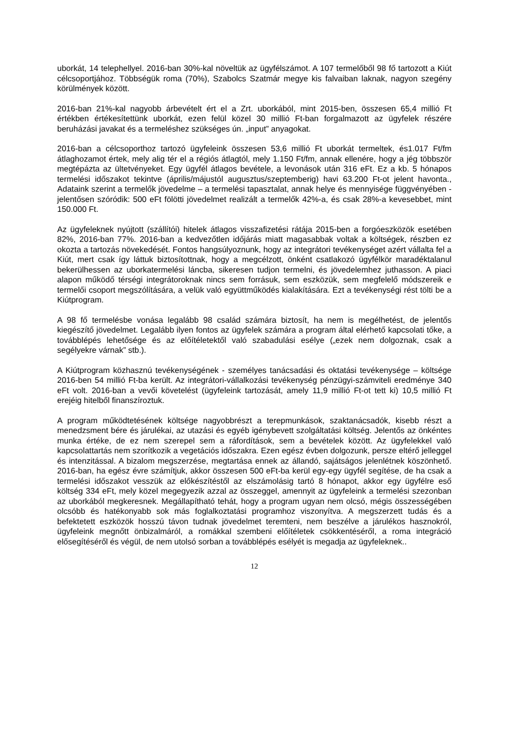uborkát, 14 telephellyel. 2016-ban 30%-kal növeltük az ügyfélszámot. A 107 termelőből 98 fő tartozott a Kiút célcsoportjához. Többségük roma (70%), Szabolcs Szatmár megye kis falvaiban laknak, nagyon szegény körülmények között.
2016-ban 21%-kal nagyobb árbevételt ért el a Zrt. uborkából, mint 2015-ben, összesen 65,4 millió Ft értékben értékesítettünk uborkát, ezen felül közel 30 millió Ft-ban forgalmazott az ügyfelek részére beruházási javakat és a termeléshez szükséges ún. „input” anyagokat.
2016-ban a célcsoporthoz tartozó ügyfeleink összesen 53,6 millió Ft uborkát termeltek, és1.017 Ft/fm átlaghozamot értek, mely alig tér el a régiós átlagtól, mely 1.150 Ft/fm, annak ellenére, hogy a jég többször megtépázta az ültetvényeket. Egy ügyfél átlagos bevétele, a levonások után 316 eFt. Ez a kb. 5 hónapos termelési időszakot tekintve (április/májustól augusztus/szeptemberig) havi 63.200 Ft-ot jelent havonta., Adataink szerint a termelők jövedelme – a termelési tapasztalat, annak helye és mennyisége függvényében - jelentősen szóródik: 500 eFt fölötti jövedelmet realizált a termelők 42%-a, és csak 28%-a kevesebbet, mint 150.000 Ft.
Az ügyfeleknek nyújtott (szállítói) hitelek átlagos visszafizetési rátája 2015-ben a forgóeszközök esetében 82%, 2016-ban 77%. 2016-ban a kedvezőtlen időjárás miatt magasabbak voltak a költségek, részben ez okozta a tartozás növekedését. Fontos hangsúlyoznunk, hogy az integrátori tevékenységet azért vállalta fel a Kiút, mert csak így láttuk biztosítottnak, hogy a megcélzott, önként csatlakozó ügyfélkör maradéktalanul bekerülhessen az uborkatermelési láncba, sikeresen tudjon termelni, és jövedelemhez juthasson. A piaci alapon működő térségi integrátoroknak nincs sem forrásuk, sem eszközük, sem megfelelő módszereik e termelői csoport megszólítására, a velük való együttműködés kialakítására. Ezt a tevékenységi rést tölti be a Kiútprogram.
A 98 fő termelésbe vonása legalább 98 család számára biztosít, ha nem is megélhetést, de jelentős kiegészítő jövedelmet. Legalább ilyen fontos az ügyfelek számára a program által elérhető kapcsolati tőke, a továbblépés lehetősége és az előítéletektől való szabadulási esélye („ezek nem dolgoznak, csak a segélyekre várnak” stb.).
A Kiútprogram közhasznú tevékenységének - személyes tanácsadási és oktatási tevékenysége – költsége 2016-ben 54 millió Ft-ba került. Az integrátori-vállalkozási tevékenység pénzügyi-számviteli eredménye 340 eFt volt. 2016-ban a vevői követelést (ügyfeleink tartozását, amely 11,9 millió Ft-ot tett ki) 10,5 millió Ft erejéig hitelből finanszíroztuk.
A program működtetésének költsége nagyobbrészt a terepmunkások, szaktanácsadók, kisebb részt a menedzsment bére és járulékai, az utazási és egyéb igénybevett szolgáltatási költség. Jelentős az önkéntes munka értéke, de ez nem szerepel sem a ráfordítások, sem a bevételek között. Az ügyfelekkel való kapcsolattartás nem szorítkozik a vegetációs időszakra. Ezen egész évben dolgozunk, persze eltérő jelleggel és intenzitással. A bizalom megszerzése, megtartása ennek az állandó, sajátságos jelenlétnek köszönhető. 2016-ban, ha egész évre számítjuk, akkor összesen 500 eFt-ba kerül egy-egy ügyfél segítése, de ha csak a termelési időszakot vesszük az előkészítéstől az elszámolásig tartó 8 hónapot, akkor egy ügyfélre eső költség 334 eFt, mely közel megegyezik azzal az összeggel, amennyit az ügyfeleink a termelési szezonban az uborkából megkeresnek. Megállapítható tehát, hogy a program ugyan nem olcsó, mégis összességében olcsóbb és hatékonyabb sok más foglalkoztatási programhoz viszonyítva. A megszerzett tudás és a befektetett eszközök hosszú távon tudnak jövedelmet teremteni, nem beszélve a járulékos hasznokról, ügyfeleink megnőtt önbizalmáról, a romákkal szembeni előítéletek csökkentéséről, a roma integráció elősegítéséről és végül, de nem utolsó sorban a továbblépés esélyét is megadja az ügyfeleknek..
12